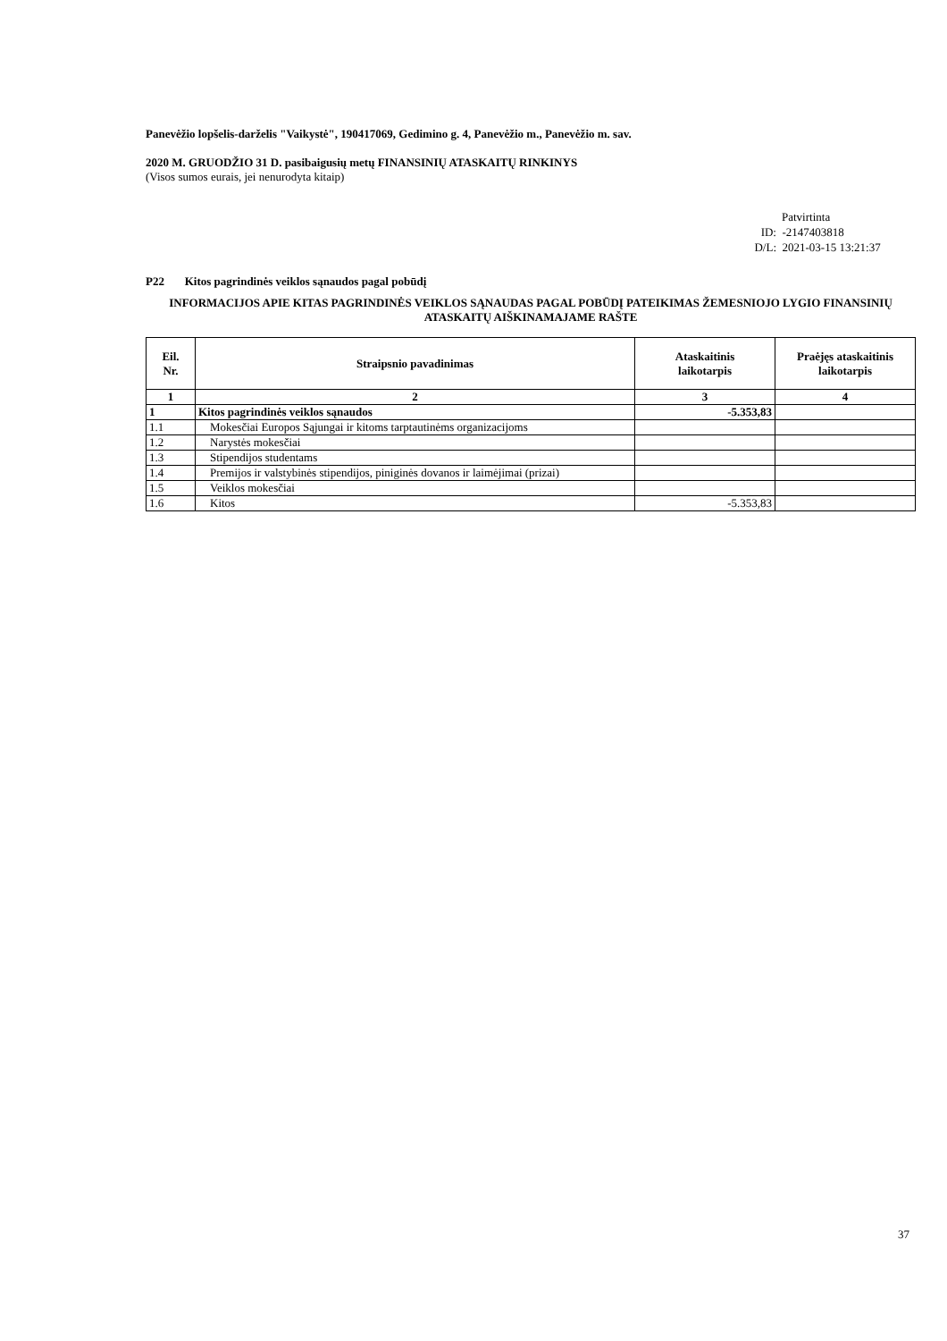Panevėžio lopšelis-darželis "Vaikystė", 190417069, Gedimino g. 4, Panevėžio m., Panevėžio m. sav.
2020 M. GRUODŽIO 31 D. pasibaigusių metų FINANSINIŲ ATASKAITŲ RINKINYS
(Visos sumos eurais, jei nenurodyta kitaip)
Patvirtinta
ID: -2147403818
D/L: 2021-03-15 13:21:37
P22 Kitos pagrindinės veiklos sąnaudos pagal pobūdį
INFORMACIJOS APIE KITAS PAGRINDINĖS VEIKLOS SĄNAUDAS PAGAL POBŪDĮ PATEIKIMAS ŽEMESNIOJO LYGIO FINANSINIŲ ATASKAITŲ AIŠKINAMAJAME RAŠTE
| Eil. Nr. | Straipsnio pavadinimas | Ataskaitinis laikotarpis | Praėjęs ataskaitinis laikotarpis |
| --- | --- | --- | --- |
| 1 | 2 | 3 | 4 |
| 1 | Kitos pagrindinės veiklos sąnaudos | -5.353,83 | |
| 1.1 | Mokesčiai Europos Sąjungai ir kitoms tarptautinėms organizacijoms | | |
| 1.2 | Narystės mokesčiai | | |
| 1.3 | Stipendijos studentams | | |
| 1.4 | Premijos ir valstybinės stipendijos, piniginės dovanos ir laimėjimai (prizai) | | |
| 1.5 | Veiklos mokesčiai | | |
| 1.6 | Kitos | -5.353,83 | |
37